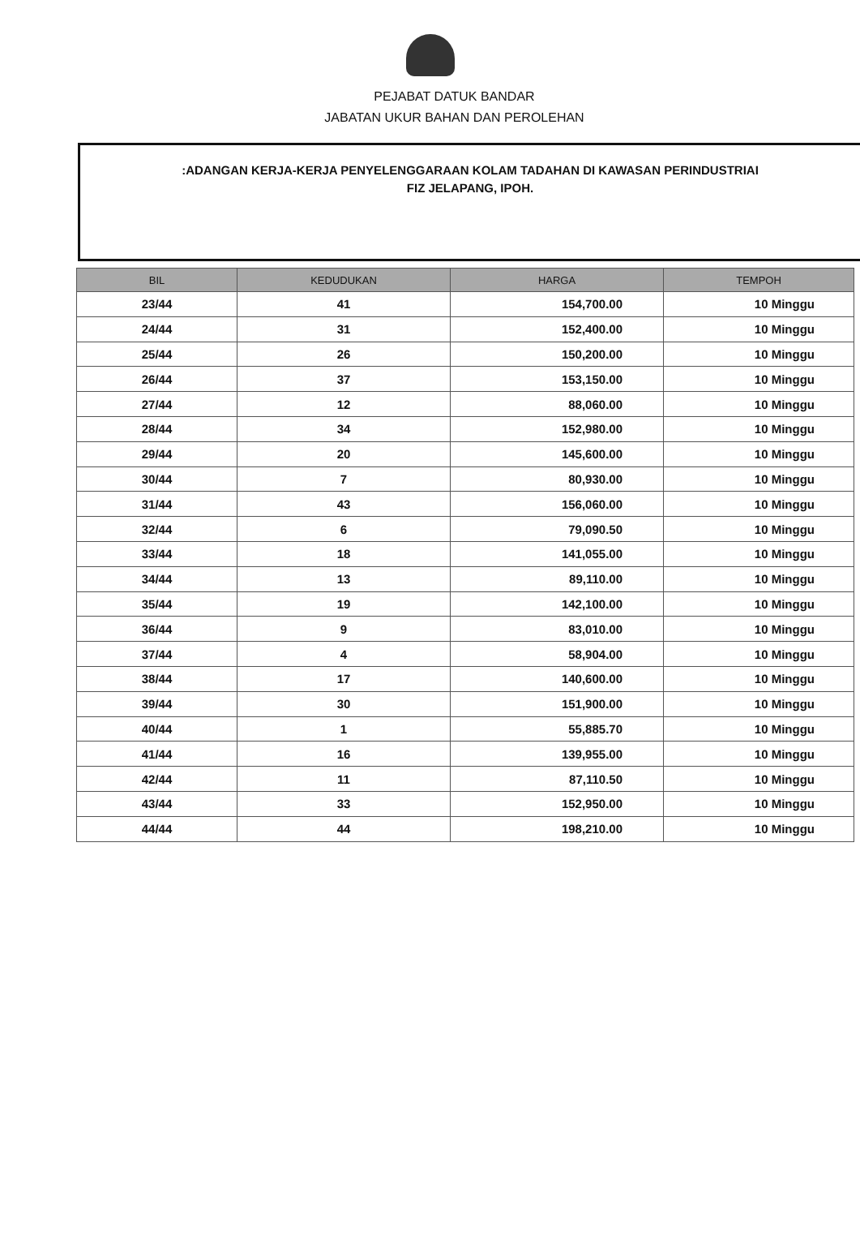PEJABAT DATUK BANDAR
JABATAN UKUR BAHAN DAN PEROLEHAN
:ADANGAN KERJA-KERJA PENYELENGGARAAN KOLAM TADAHAN DI KAWASAN PERINDUSTRIAI
FIZ JELAPANG, IPOH.
| BIL | KEDUDUKAN | HARGA | TEMPOH |
| --- | --- | --- | --- |
| 23/44 | 41 | 154,700.00 | 10 Minggu |
| 24/44 | 31 | 152,400.00 | 10 Minggu |
| 25/44 | 26 | 150,200.00 | 10 Minggu |
| 26/44 | 37 | 153,150.00 | 10 Minggu |
| 27/44 | 12 | 88,060.00 | 10 Minggu |
| 28/44 | 34 | 152,980.00 | 10 Minggu |
| 29/44 | 20 | 145,600.00 | 10 Minggu |
| 30/44 | 7 | 80,930.00 | 10 Minggu |
| 31/44 | 43 | 156,060.00 | 10 Minggu |
| 32/44 | 6 | 79,090.50 | 10 Minggu |
| 33/44 | 18 | 141,055.00 | 10 Minggu |
| 34/44 | 13 | 89,110.00 | 10 Minggu |
| 35/44 | 19 | 142,100.00 | 10 Minggu |
| 36/44 | 9 | 83,010.00 | 10 Minggu |
| 37/44 | 4 | 58,904.00 | 10 Minggu |
| 38/44 | 17 | 140,600.00 | 10 Minggu |
| 39/44 | 30 | 151,900.00 | 10 Minggu |
| 40/44 | 1 | 55,885.70 | 10 Minggu |
| 41/44 | 16 | 139,955.00 | 10 Minggu |
| 42/44 | 11 | 87,110.50 | 10 Minggu |
| 43/44 | 33 | 152,950.00 | 10 Minggu |
| 44/44 | 44 | 198,210.00 | 10 Minggu |